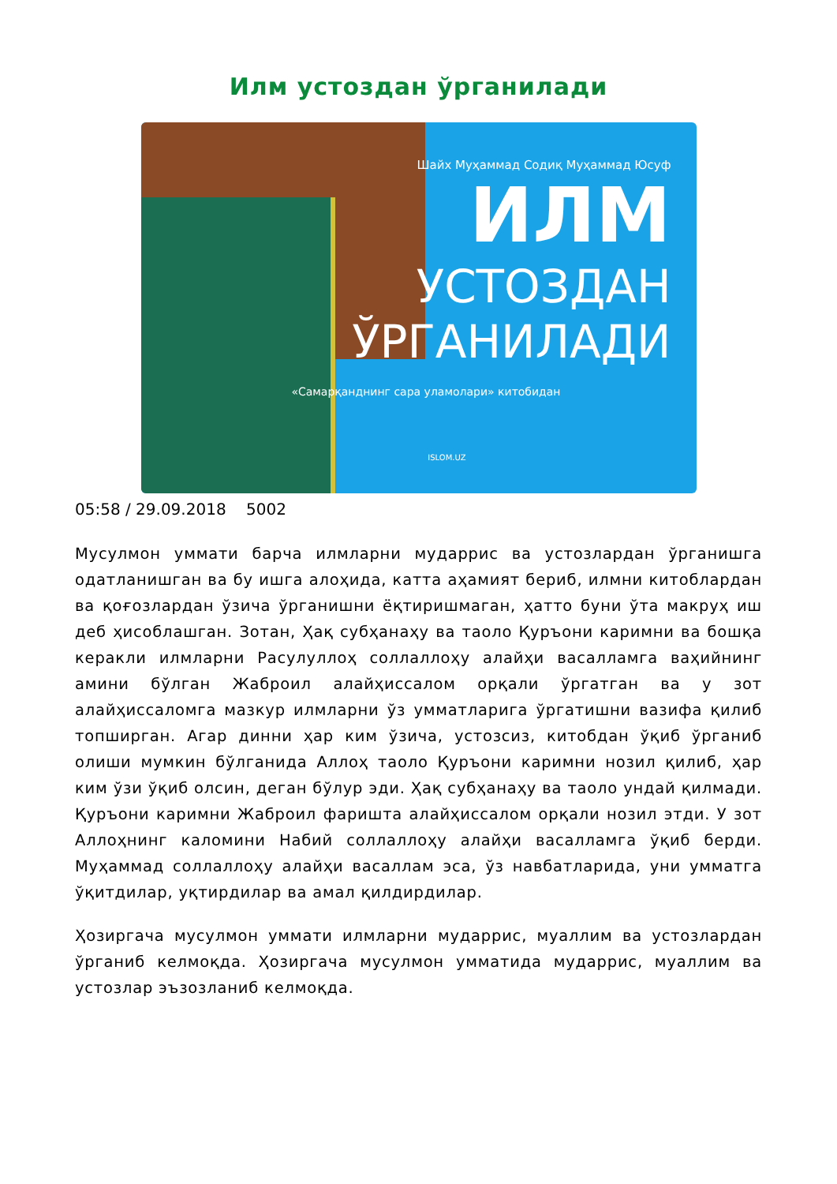Илм устоздан ўрганилади
Шайх Муҳаммад Содиқ Муҳаммад Юсуф
ИЛМ
УСТОЗДАН
ЎРГАНИЛАДИ
«Самарқанднинг сара уламолари» китобидан
ISLOM.UZ
05:58 / 29.09.2018 5002
Мусулмон уммати барча илмларни мударрис ва устозлардан ўрганишга одатланишган ва бу ишга алоҳида, катта аҳамият бериб, илмни китоблардан ва қоғозлардан ўзича ўрганишни ёқтиришмаган, ҳатто буни ўта макруҳ иш деб ҳисоблашган. Зотан, Ҳақ субҳанаҳу ва таоло Қуръони каримни ва бошқа керакли илмларни Расулуллоҳ соллаллоҳу алайҳи васалламга ваҳийнинг амини бўлган Жаброил алайҳиссалом орқали ўргатган ва у зот алайҳиссаломга мазкур илмларни ўз умматларига ўргатишни вазифа қилиб топширган. Агар динни ҳар ким ўзича, устозсиз, китобдан ўқиб ўрганиб олиши мумкин бўлганида Аллоҳ таоло Қуръони каримни нозил қилиб, ҳар ким ўзи ўқиб олсин, деган бўлур эди. Ҳақ субҳанаҳу ва таоло ундай қилмади. Қуръони каримни Жаброил фаришта алайҳиссалом орқали нозил этди. У зот Аллоҳнинг каломини Набий соллаллоҳу алайҳи васалламга ўқиб берди. Муҳаммад соллаллоҳу алайҳи васаллам эса, ўз навбатларида, уни умматга ўқитдилар, уқтирдилар ва амал қилдирдилар.
Ҳозиргача мусулмон уммати илмларни мударрис, муаллим ва устозлардан ўрганиб келмоқда. Ҳозиргача мусулмон умматида мударрис, муаллим ва устозлар эъзозланиб келмоқда.